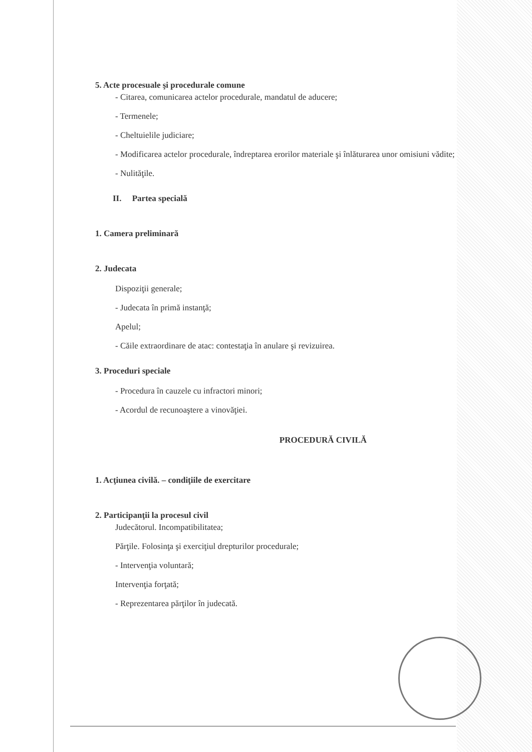5. Acte procesuale şi procedurale comune
- Citarea, comunicarea actelor procedurale, mandatul de aducere;
- Termenele;
- Cheltuielile judiciare;
- Modificarea actelor procedurale, îndreptarea erorilor materiale şi înlăturarea unor omisiuni vădite;
- Nulităţile.
II. Partea specială
1. Camera preliminară
2. Judecata
Dispoziţii generale;
- Judecata în primă instanţă;
Apelul;
- Căile extraordinare de atac: contestaţia în anulare şi revizuirea.
3. Proceduri speciale
- Procedura în cauzele cu infractori minori;
- Acordul de recunoaştere a vinovăţiei.
PROCEDURĂ CIVILĂ
1. Acţiunea civilă. – condiţiile de exercitare
2. Participanţii la procesul civil
Judecătorul. Incompatibilitatea;
Părţile. Folosinţa şi exerciţiul drepturilor procedurale;
- Intervenţia voluntară;
Intervenţia forţată;
- Reprezentarea părţilor în judecată.